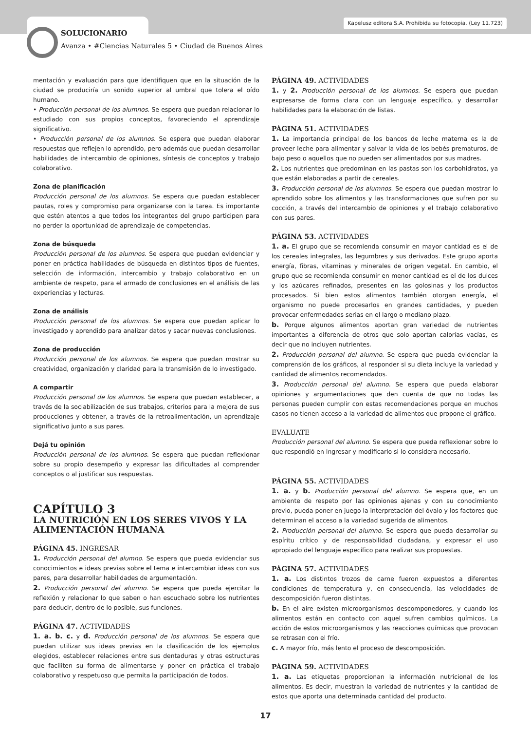Kapelusz editora S.A. Prohibida su fotocopia. (Ley 11.723)
SOLUCIONARIO
Avanza • #Ciencias Naturales 5 • Ciudad de Buenos Aires
mentación y evaluación para que identifiquen que en la situación de la ciudad se produciría un sonido superior al umbral que tolera el oído humano.
• Producción personal de los alumnos. Se espera que puedan relacionar lo estudiado con sus propios conceptos, favoreciendo el aprendizaje significativo.
• Producción personal de los alumnos. Se espera que puedan elaborar respuestas que reflejen lo aprendido, pero además que puedan desarrollar habilidades de intercambio de opiniones, síntesis de conceptos y trabajo colaborativo.
Zona de planificación
Producción personal de los alumnos. Se espera que puedan establecer pautas, roles y compromiso para organizarse con la tarea. Es importante que estén atentos a que todos los integrantes del grupo participen para no perder la oportunidad de aprendizaje de competencias.
Zona de búsqueda
Producción personal de los alumnos. Se espera que puedan evidenciar y poner en práctica habilidades de búsqueda en distintos tipos de fuentes, selección de información, intercambio y trabajo colaborativo en un ambiente de respeto, para el armado de conclusiones en el análisis de las experiencias y lecturas.
Zona de análisis
Producción personal de los alumnos. Se espera que puedan aplicar lo investigado y aprendido para analizar datos y sacar nuevas conclusiones.
Zona de producción
Producción personal de los alumnos. Se espera que puedan mostrar su creatividad, organización y claridad para la transmisión de lo investigado.
A compartir
Producción personal de los alumnos. Se espera que puedan establecer, a través de la sociabilización de sus trabajos, criterios para la mejora de sus producciones y obtener, a través de la retroalimentación, un aprendizaje significativo junto a sus pares.
Dejá tu opinión
Producción personal de los alumnos. Se espera que puedan reflexionar sobre su propio desempeño y expresar las dificultades al comprender conceptos o al justificar sus respuestas.
CAPÍTULO 3
LA NUTRICIÓN EN LOS SERES VIVOS Y LA ALIMENTACIÓN HUMANA
PÁGINA 45. INGRESAR
1. Producción personal del alumno. Se espera que pueda evidenciar sus conocimientos e ideas previas sobre el tema e intercambiar ideas con sus pares, para desarrollar habilidades de argumentación.
2. Producción personal del alumno. Se espera que pueda ejercitar la reflexión y relacionar lo que saben o han escuchado sobre los nutrientes para deducir, dentro de lo posible, sus funciones.
PÁGINA 47. ACTIVIDADES
1. a. b. c. y d. Producción personal de los alumnos. Se espera que puedan utilizar sus ideas previas en la clasificación de los ejemplos elegidos, establecer relaciones entre sus dentaduras y otras estructuras que faciliten su forma de alimentarse y poner en práctica el trabajo colaborativo y respetuoso que permita la participación de todos.
PÁGINA 49. ACTIVIDADES
1. y 2. Producción personal de los alumnos. Se espera que puedan expresarse de forma clara con un lenguaje específico, y desarrollar habilidades para la elaboración de listas.
PÁGINA 51. ACTIVIDADES
1. La importancia principal de los bancos de leche materna es la de proveer leche para alimentar y salvar la vida de los bebés prematuros, de bajo peso o aquellos que no pueden ser alimentados por sus madres.
2. Los nutrientes que predominan en las pastas son los carbohidratos, ya que están elaboradas a partir de cereales.
3. Producción personal de los alumnos. Se espera que puedan mostrar lo aprendido sobre los alimentos y las transformaciones que sufren por su cocción, a través del intercambio de opiniones y el trabajo colaborativo con sus pares.
PÁGINA 53. ACTIVIDADES
1. a. El grupo que se recomienda consumir en mayor cantidad es el de los cereales integrales, las legumbres y sus derivados. Este grupo aporta energía, fibras, vitaminas y minerales de origen vegetal. En cambio, el grupo que se recomienda consumir en menor cantidad es el de los dulces y los azúcares refinados, presentes en las golosinas y los productos procesados. Si bien estos alimentos también otorgan energía, el organismo no puede procesarlos en grandes cantidades, y pueden provocar enfermedades serias en el largo o mediano plazo.
b. Porque algunos alimentos aportan gran variedad de nutrientes importantes a diferencia de otros que solo aportan calorías vacías, es decir que no incluyen nutrientes.
2. Producción personal del alumno. Se espera que pueda evidenciar la comprensión de los gráficos, al responder si su dieta incluye la variedad y cantidad de alimentos recomendados.
3. Producción personal del alumno. Se espera que pueda elaborar opiniones y argumentaciones que den cuenta de que no todas las personas pueden cumplir con estas recomendaciones porque en muchos casos no tienen acceso a la variedad de alimentos que propone el gráfico.
EVALUATE
Producción personal del alumno. Se espera que pueda reflexionar sobre lo que respondió en Ingresar y modificarlo si lo considera necesario.
PÁGINA 55. ACTIVIDADES
1. a. y b. Producción personal del alumno. Se espera que, en un ambiente de respeto por las opiniones ajenas y con su conocimiento previo, pueda poner en juego la interpretación del óvalo y los factores que determinan el acceso a la variedad sugerida de alimentos.
2. Producción personal del alumno. Se espera que pueda desarrollar su espíritu crítico y de responsabilidad ciudadana, y expresar el uso apropiado del lenguaje específico para realizar sus propuestas.
PÁGINA 57. ACTIVIDADES
1. a. Los distintos trozos de carne fueron expuestos a diferentes condiciones de temperatura y, en consecuencia, las velocidades de descomposición fueron distintas.
b. En el aire existen microorganismos descomponedores, y cuando los alimentos están en contacto con aquel sufren cambios químicos. La acción de estos microorganismos y las reacciones químicas que provocan se retrasan con el frío.
c. A mayor frío, más lento el proceso de descomposición.
PÁGINA 59. ACTIVIDADES
1. a. Las etiquetas proporcionan la información nutricional de los alimentos. Es decir, muestran la variedad de nutrientes y la cantidad de estos que aporta una determinada cantidad del producto.
17